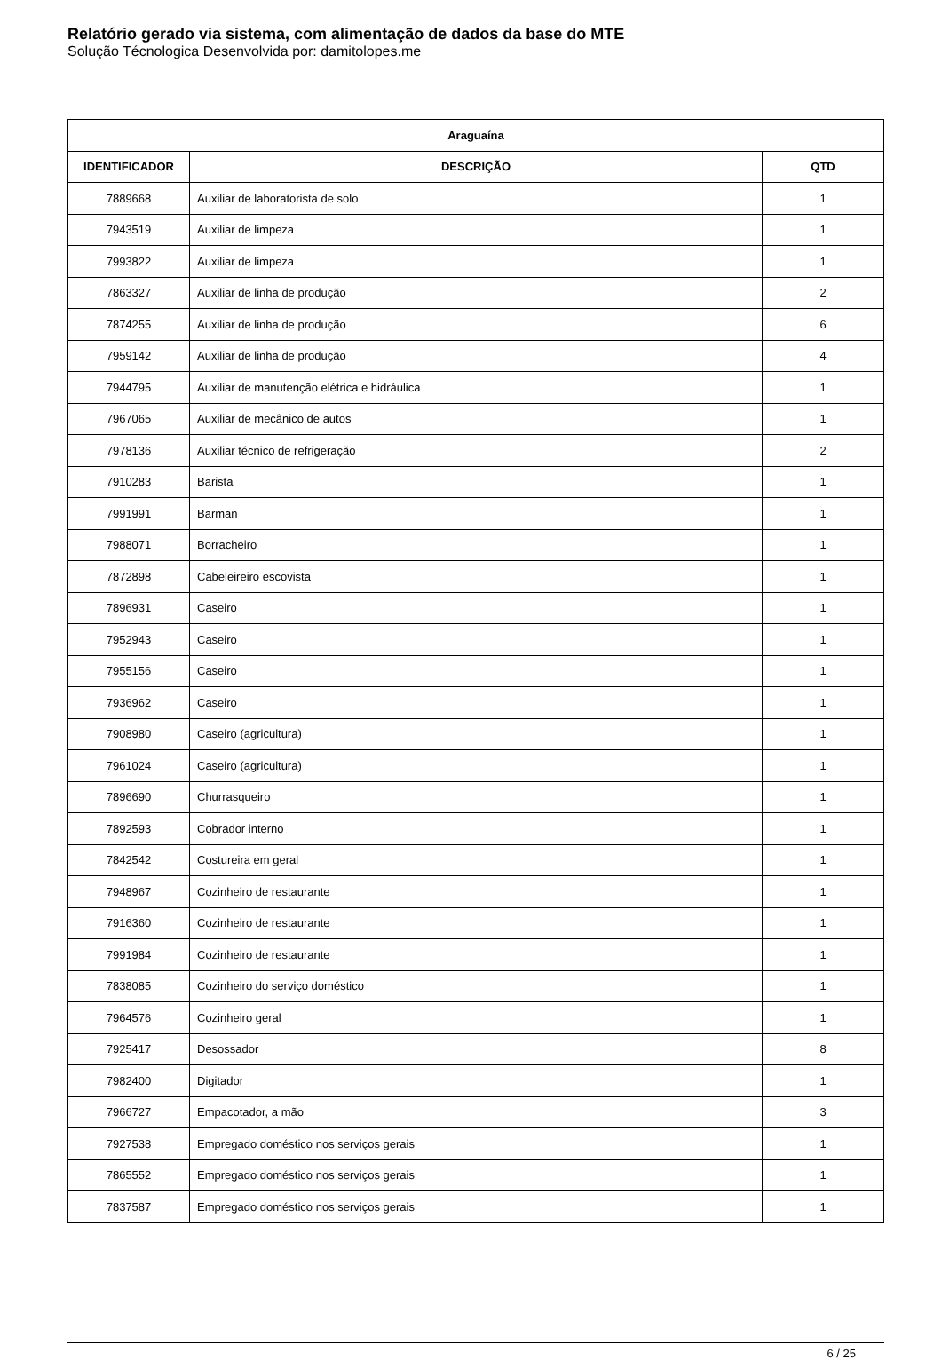Relatório gerado via sistema, com alimentação de dados da base do MTE
Solução Técnologica Desenvolvida por: damitolopes.me
| Araguaína | | |
| --- | --- | --- |
| IDENTIFICADOR | DESCRIÇÃO | QTD |
| 7889668 | Auxiliar de laboratorista de solo | 1 |
| 7943519 | Auxiliar de limpeza | 1 |
| 7993822 | Auxiliar de limpeza | 1 |
| 7863327 | Auxiliar de linha de produção | 2 |
| 7874255 | Auxiliar de linha de produção | 6 |
| 7959142 | Auxiliar de linha de produção | 4 |
| 7944795 | Auxiliar de manutenção elétrica e hidráulica | 1 |
| 7967065 | Auxiliar de mecânico de autos | 1 |
| 7978136 | Auxiliar técnico de refrigeração | 2 |
| 7910283 | Barista | 1 |
| 7991991 | Barman | 1 |
| 7988071 | Borracheiro | 1 |
| 7872898 | Cabeleireiro escovista | 1 |
| 7896931 | Caseiro | 1 |
| 7952943 | Caseiro | 1 |
| 7955156 | Caseiro | 1 |
| 7936962 | Caseiro | 1 |
| 7908980 | Caseiro (agricultura) | 1 |
| 7961024 | Caseiro (agricultura) | 1 |
| 7896690 | Churrasqueiro | 1 |
| 7892593 | Cobrador interno | 1 |
| 7842542 | Costureira em geral | 1 |
| 7948967 | Cozinheiro de restaurante | 1 |
| 7916360 | Cozinheiro de restaurante | 1 |
| 7991984 | Cozinheiro de restaurante | 1 |
| 7838085 | Cozinheiro do serviço doméstico | 1 |
| 7964576 | Cozinheiro geral | 1 |
| 7925417 | Desossador | 8 |
| 7982400 | Digitador | 1 |
| 7966727 | Empacotador, a mão | 3 |
| 7927538 | Empregado doméstico nos serviços gerais | 1 |
| 7865552 | Empregado doméstico nos serviços gerais | 1 |
| 7837587 | Empregado doméstico nos serviços gerais | 1 |
6 / 25